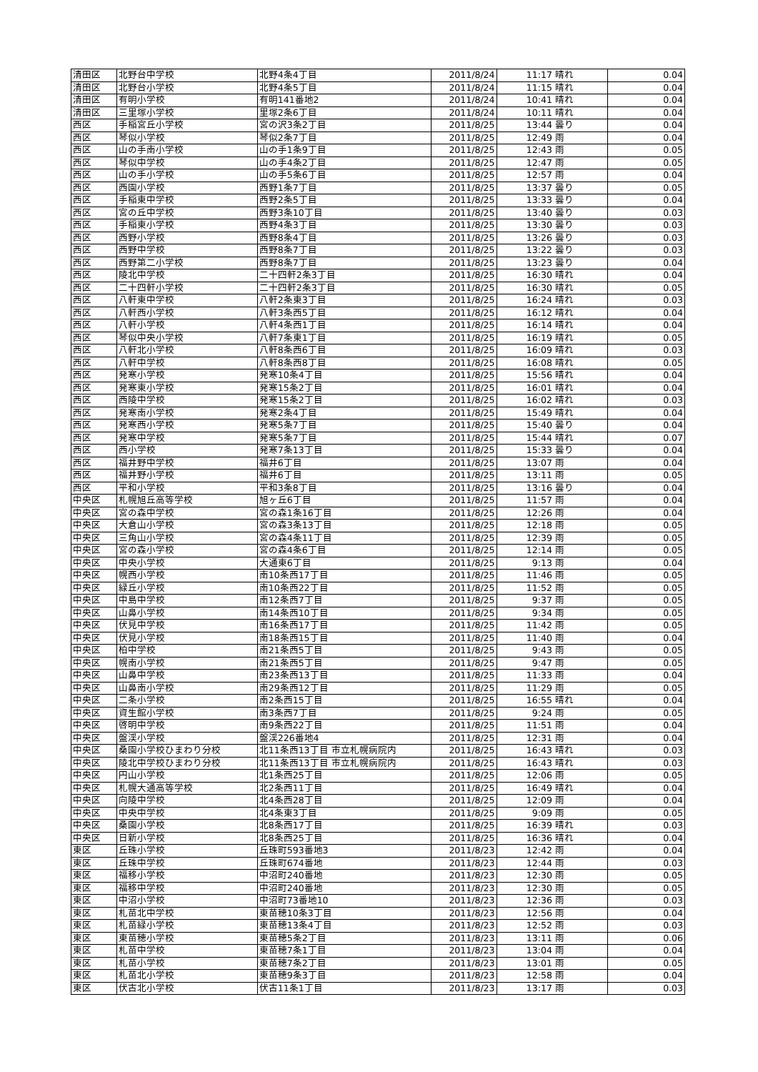| 清田区 | 北野台中学校 | 北野4条4丁目 | 2011/8/24 | 11:17 | 晴れ | 0.04 |
| 清田区 | 北野台小学校 | 北野4条5丁目 | 2011/8/24 | 11:15 | 晴れ | 0.04 |
| 清田区 | 有明小学校 | 有明141番地2 | 2011/8/24 | 10:41 | 晴れ | 0.04 |
| 清田区 | 三里塚小学校 | 里塚2条6丁目 | 2011/8/24 | 10:11 | 晴れ | 0.04 |
| 西区 | 手稲宮丘小学校 | 宮の沢3条2丁目 | 2011/8/25 | 13:44 | 曇り | 0.04 |
| 西区 | 琴似小学校 | 琴似2条7丁目 | 2011/8/25 | 12:49 | 雨 | 0.04 |
| 西区 | 山の手南小学校 | 山の手1条9丁目 | 2011/8/25 | 12:43 | 雨 | 0.05 |
| 西区 | 琴似中学校 | 山の手4条2丁目 | 2011/8/25 | 12:47 | 雨 | 0.05 |
| 西区 | 山の手小学校 | 山の手5条6丁目 | 2011/8/25 | 12:57 | 雨 | 0.04 |
| 西区 | 西園小学校 | 西野1条7丁目 | 2011/8/25 | 13:37 | 曇り | 0.05 |
| 西区 | 手稲東中学校 | 西野2条5丁目 | 2011/8/25 | 13:33 | 曇り | 0.04 |
| 西区 | 宮の丘中学校 | 西野3条10丁目 | 2011/8/25 | 13:40 | 曇り | 0.03 |
| 西区 | 手稲東小学校 | 西野4条3丁目 | 2011/8/25 | 13:30 | 曇り | 0.03 |
| 西区 | 西野小学校 | 西野8条4丁目 | 2011/8/25 | 13:26 | 曇り | 0.03 |
| 西区 | 西野中学校 | 西野8条7丁目 | 2011/8/25 | 13:22 | 曇り | 0.03 |
| 西区 | 西野第二小学校 | 西野8条7丁目 | 2011/8/25 | 13:23 | 曇り | 0.04 |
| 西区 | 陵北中学校 | 二十四軒2条3丁目 | 2011/8/25 | 16:30 | 晴れ | 0.04 |
| 西区 | 二十四軒小学校 | 二十四軒2条3丁目 | 2011/8/25 | 16:30 | 晴れ | 0.05 |
| 西区 | 八軒東中学校 | 八軒2条東3丁目 | 2011/8/25 | 16:24 | 晴れ | 0.03 |
| 西区 | 八軒西小学校 | 八軒3条西5丁目 | 2011/8/25 | 16:12 | 晴れ | 0.04 |
| 西区 | 八軒小学校 | 八軒4条西1丁目 | 2011/8/25 | 16:14 | 晴れ | 0.04 |
| 西区 | 琴似中央小学校 | 八軒7条東1丁目 | 2011/8/25 | 16:19 | 晴れ | 0.05 |
| 西区 | 八軒北小学校 | 八軒8条西6丁目 | 2011/8/25 | 16:09 | 晴れ | 0.03 |
| 西区 | 八軒中学校 | 八軒8条西8丁目 | 2011/8/25 | 16:08 | 晴れ | 0.05 |
| 西区 | 発寒小学校 | 発寒10条4丁目 | 2011/8/25 | 15:56 | 晴れ | 0.04 |
| 西区 | 発寒東小学校 | 発寒15条2丁目 | 2011/8/25 | 16:01 | 晴れ | 0.04 |
| 西区 | 西陵中学校 | 発寒15条2丁目 | 2011/8/25 | 16:02 | 晴れ | 0.03 |
| 西区 | 発寒南小学校 | 発寒2条4丁目 | 2011/8/25 | 15:49 | 晴れ | 0.04 |
| 西区 | 発寒西小学校 | 発寒5条7丁目 | 2011/8/25 | 15:40 | 曇り | 0.04 |
| 西区 | 発寒中学校 | 発寒5条7丁目 | 2011/8/25 | 15:44 | 晴れ | 0.07 |
| 西区 | 西小学校 | 発寒7条13丁目 | 2011/8/25 | 15:33 | 曇り | 0.04 |
| 西区 | 福井野中学校 | 福井6丁目 | 2011/8/25 | 13:07 | 雨 | 0.04 |
| 西区 | 福井野小学校 | 福井6丁目 | 2011/8/25 | 13:11 | 雨 | 0.05 |
| 西区 | 平和小学校 | 平和3条8丁目 | 2011/8/25 | 13:16 | 曇り | 0.04 |
| 中央区 | 札幌旭丘高等学校 | 旭ヶ丘6丁目 | 2011/8/25 | 11:57 | 雨 | 0.04 |
| 中央区 | 宮の森中学校 | 宮の森1条16丁目 | 2011/8/25 | 12:26 | 雨 | 0.04 |
| 中央区 | 大倉山小学校 | 宮の森3条13丁目 | 2011/8/25 | 12:18 | 雨 | 0.05 |
| 中央区 | 三角山小学校 | 宮の森4条11丁目 | 2011/8/25 | 12:39 | 雨 | 0.05 |
| 中央区 | 宮の森小学校 | 宮の森4条6丁目 | 2011/8/25 | 12:14 | 雨 | 0.05 |
| 中央区 | 中央小学校 | 大通東6丁目 | 2011/8/25 | 9:13 | 雨 | 0.04 |
| 中央区 | 幌西小学校 | 南10条西17丁目 | 2011/8/25 | 11:46 | 雨 | 0.05 |
| 中央区 | 緑丘小学校 | 南10条西22丁目 | 2011/8/25 | 11:52 | 雨 | 0.05 |
| 中央区 | 中島中学校 | 南12条西7丁目 | 2011/8/25 | 9:37 | 雨 | 0.05 |
| 中央区 | 山鼻小学校 | 南14条西10丁目 | 2011/8/25 | 9:34 | 雨 | 0.05 |
| 中央区 | 伏見中学校 | 南16条西17丁目 | 2011/8/25 | 11:42 | 雨 | 0.05 |
| 中央区 | 伏見小学校 | 南18条西15丁目 | 2011/8/25 | 11:40 | 雨 | 0.04 |
| 中央区 | 柏中学校 | 南21条西5丁目 | 2011/8/25 | 9:43 | 雨 | 0.05 |
| 中央区 | 幌南小学校 | 南21条西5丁目 | 2011/8/25 | 9:47 | 雨 | 0.05 |
| 中央区 | 山鼻中学校 | 南23条西13丁目 | 2011/8/25 | 11:33 | 雨 | 0.04 |
| 中央区 | 山鼻南小学校 | 南29条西12丁目 | 2011/8/25 | 11:29 | 雨 | 0.05 |
| 中央区 | 二条小学校 | 南2条西15丁目 | 2011/8/25 | 16:55 | 晴れ | 0.04 |
| 中央区 | 資生館小学校 | 南3条西7丁目 | 2011/8/25 | 9:24 | 雨 | 0.05 |
| 中央区 | 啓明中学校 | 南9条西22丁目 | 2011/8/25 | 11:51 | 雨 | 0.04 |
| 中央区 | 盤渓小学校 | 盤渓226番地4 | 2011/8/25 | 12:31 | 雨 | 0.04 |
| 中央区 | 桑園小学校ひまわり分校 | 北11条西13丁目 市立札幌病院内 | 2011/8/25 | 16:43 | 晴れ | 0.03 |
| 中央区 | 陵北中学校ひまわり分校 | 北11条西13丁目 市立札幌病院内 | 2011/8/25 | 16:43 | 晴れ | 0.03 |
| 中央区 | 円山小学校 | 北1条西25丁目 | 2011/8/25 | 12:06 | 雨 | 0.05 |
| 中央区 | 札幌大通高等学校 | 北2条西11丁目 | 2011/8/25 | 16:49 | 晴れ | 0.04 |
| 中央区 | 向陵中学校 | 北4条西28丁目 | 2011/8/25 | 12:09 | 雨 | 0.04 |
| 中央区 | 中央中学校 | 北4条東3丁目 | 2011/8/25 | 9:09 | 雨 | 0.05 |
| 中央区 | 桑園小学校 | 北8条西17丁目 | 2011/8/25 | 16:39 | 晴れ | 0.03 |
| 中央区 | 日新小学校 | 北8条西25丁目 | 2011/8/25 | 16:36 | 晴れ | 0.04 |
| 東区 | 丘珠小学校 | 丘珠町593番地3 | 2011/8/23 | 12:42 | 雨 | 0.04 |
| 東区 | 丘珠中学校 | 丘珠町674番地 | 2011/8/23 | 12:44 | 雨 | 0.03 |
| 東区 | 福移小学校 | 中沼町240番地 | 2011/8/23 | 12:30 | 雨 | 0.05 |
| 東区 | 福移中学校 | 中沼町240番地 | 2011/8/23 | 12:30 | 雨 | 0.05 |
| 東区 | 中沼小学校 | 中沼町73番地10 | 2011/8/23 | 12:36 | 雨 | 0.03 |
| 東区 | 札苗北中学校 | 東苗穂10条3丁目 | 2011/8/23 | 12:56 | 雨 | 0.04 |
| 東区 | 札苗緑小学校 | 東苗穂13条4丁目 | 2011/8/23 | 12:52 | 雨 | 0.03 |
| 東区 | 東苗穂小学校 | 東苗穂5条2丁目 | 2011/8/23 | 13:11 | 雨 | 0.06 |
| 東区 | 札苗中学校 | 東苗穂7条1丁目 | 2011/8/23 | 13:04 | 雨 | 0.04 |
| 東区 | 札苗小学校 | 東苗穂7条2丁目 | 2011/8/23 | 13:01 | 雨 | 0.05 |
| 東区 | 札苗北小学校 | 東苗穂9条3丁目 | 2011/8/23 | 12:58 | 雨 | 0.04 |
| 東区 | 伏古北小学校 | 伏古11条1丁目 | 2011/8/23 | 13:17 | 雨 | 0.03 |